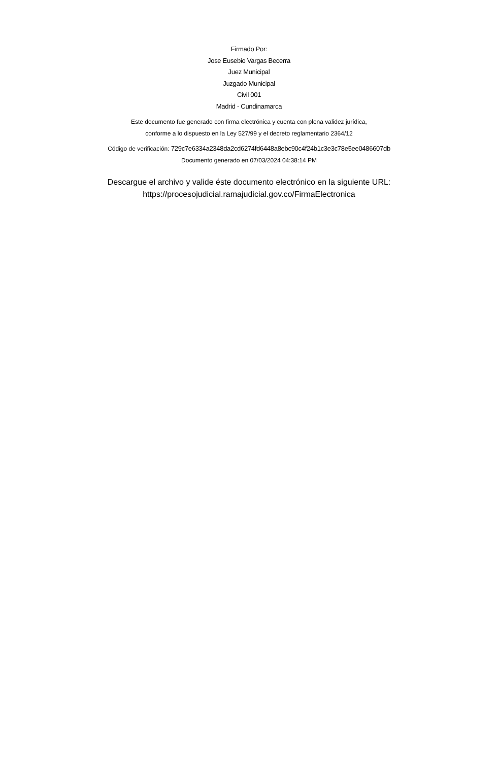Firmado Por:
Jose Eusebio Vargas Becerra
Juez Municipal
Juzgado Municipal
Civil 001
Madrid - Cundinamarca
Este documento fue generado con firma electrónica y cuenta con plena validez jurídica,
conforme a lo dispuesto en la Ley 527/99 y el decreto reglamentario 2364/12
Código de verificación: 729c7e6334a2348da2cd6274fd6448a8ebc90c4f24b1c3e3c78e5ee0486607db
Documento generado en 07/03/2024 04:38:14 PM
Descargue el archivo y valide éste documento electrónico en la siguiente URL:
https://procesojudicial.ramajudicial.gov.co/FirmaElectronica